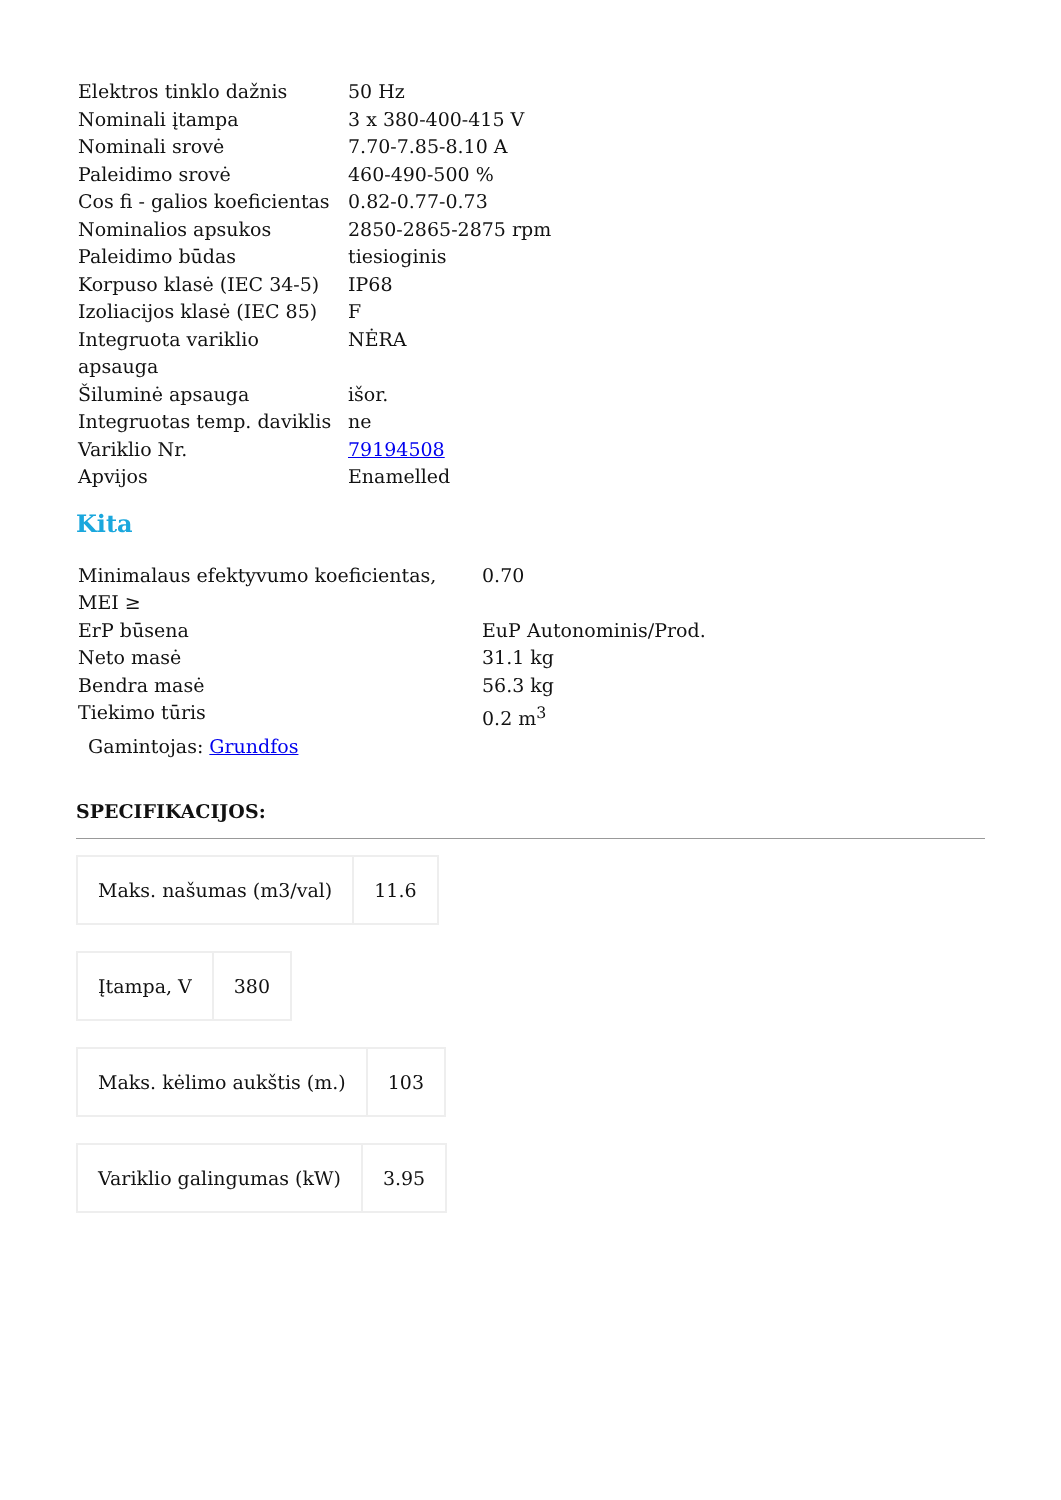| Elektros tinklo dažnis | 50 Hz |
| Nominali įtampa | 3 x 380-400-415 V |
| Nominali srovė | 7.70-7.85-8.10 A |
| Paleidimo srovė | 460-490-500 % |
| Cos fi - galios koeficientas | 0.82-0.77-0.73 |
| Nominalios apsukos | 2850-2865-2875 rpm |
| Paleidimo būdas | tiesioginis |
| Korpuso klasė (IEC 34-5) | IP68 |
| Izoliacijos klasė (IEC 85) | F |
| Integruota variklio apsauga | NĖRA |
| Šiluminė apsauga | išor. |
| Integruotas temp. daviklis | ne |
| Variklio Nr. | 79194508 |
| Apvijos | Enamelled |
Kita
| Minimalaus efektyvumo koeficientas, MEI ≥ | 0.70 |
| ErP būsena | EuP Autonominis/Prod. |
| Neto masė | 31.1 kg |
| Bendra masė | 56.3 kg |
| Tiekimo tūris | 0.2 m<sup>3</sup> |
Gamintojas: Grundfos
SPECIFIKACIJOS:
| Maks. našumas (m3/val) | 11.6 |
| Įtampa, V | 380 |
| Maks. kėlimo aukštis (m.) | 103 |
| Variklio galingumas (kW) | 3.95 |